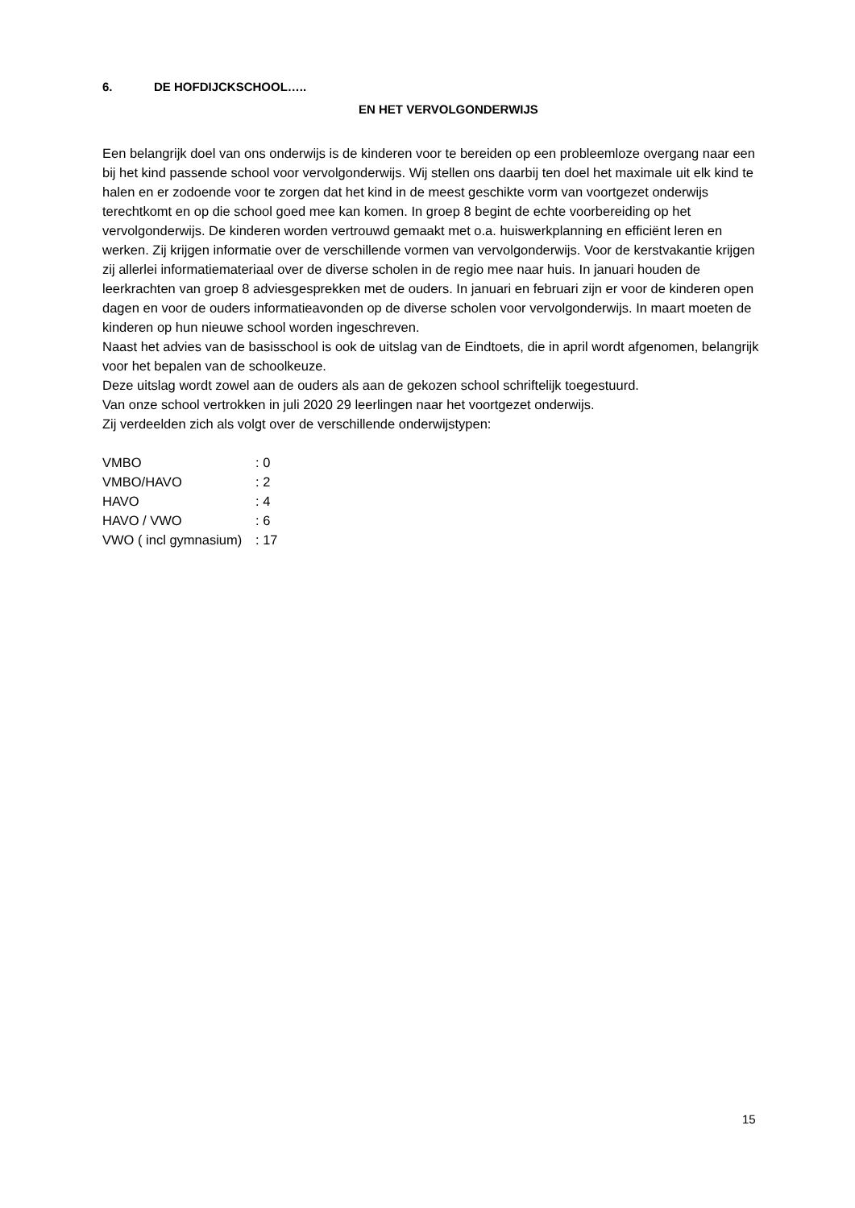6. DE HOFDIJCKSCHOOL…..
EN HET VERVOLGONDERWIJS
Een belangrijk doel van ons onderwijs is de kinderen voor te bereiden op een probleemloze overgang naar een bij het kind passende school voor vervolgonderwijs. Wij stellen ons daarbij ten doel het maximale uit elk kind te halen en er zodoende voor te zorgen dat het kind in de meest geschikte vorm van voortgezet onderwijs terechtkomt en op die school goed mee kan komen. In groep 8 begint de echte voorbereiding op het vervolgonderwijs. De kinderen worden vertrouwd gemaakt met o.a. huiswerkplanning en efficiënt leren en werken. Zij krijgen informatie over de verschillende vormen van vervolgonderwijs. Voor de kerstvakantie krijgen zij allerlei informatiemateriaal over de diverse scholen in de regio mee naar huis. In januari houden de leerkrachten van groep 8 adviesgesprekken met de ouders. In januari en februari zijn er voor de kinderen open dagen en voor de ouders informatieavonden op de diverse scholen voor vervolgonderwijs. In maart moeten de kinderen op hun nieuwe school worden ingeschreven.
Naast het advies van de basisschool is ook de uitslag van de Eindtoets, die in april wordt afgenomen, belangrijk voor het bepalen van de schoolkeuze.
Deze uitslag wordt zowel aan de ouders als aan de gekozen school schriftelijk toegestuurd.
Van onze school vertrokken in juli 2020 29 leerlingen naar het voortgezet onderwijs.
Zij verdeelden zich als volgt over de verschillende onderwijstypen:
| VMBO | : 0 |
| VMBO/HAVO | : 2 |
| HAVO | : 4 |
| HAVO / VWO | : 6 |
| VWO ( incl gymnasium) | : 17 |
15